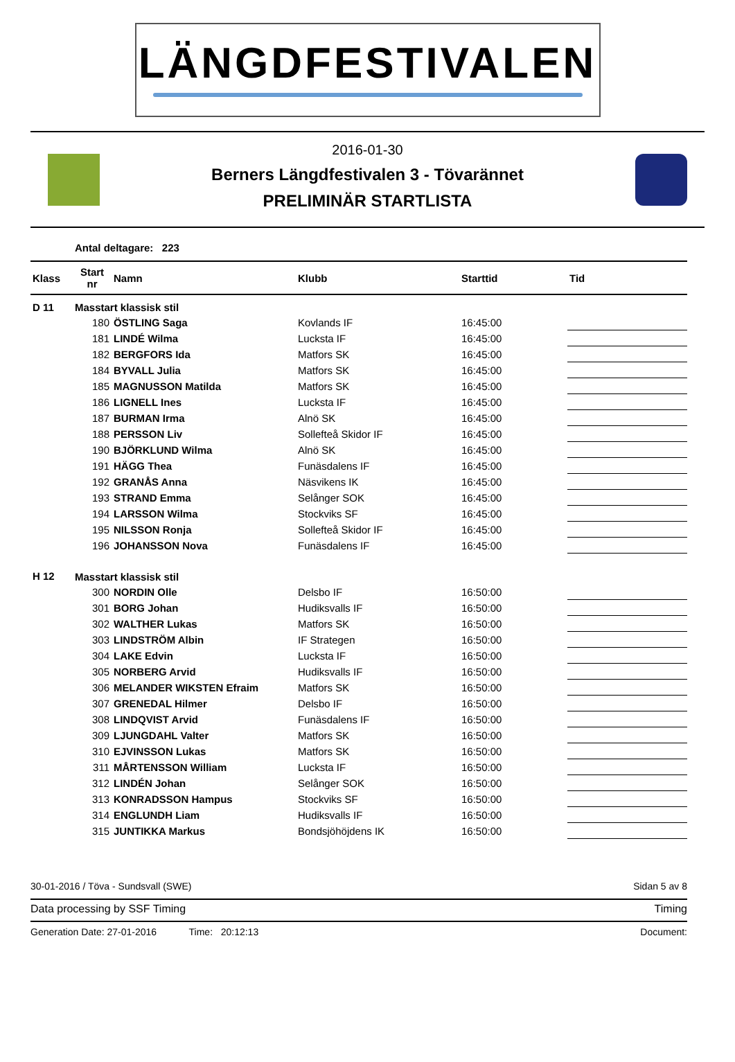LÄNGDFESTIVALEN
2016-01-30
Berners Längdfestivalen 3 - Tövarännet
PRELIMINÄR STARTLISTA
Antal deltagare: 223
| Klass | Start nr | Namn | Klubb | Starttid | Tid |
| --- | --- | --- | --- | --- | --- |
| D 11 | Masstart klassisk stil | | | | |
| | 180 | ÖSTLING Saga | Kovlands IF | 16:45:00 | |
| | 181 | LINDÉ Wilma | Lucksta IF | 16:45:00 | |
| | 182 | BERGFORS Ida | Matfors SK | 16:45:00 | |
| | 184 | BYVALL Julia | Matfors SK | 16:45:00 | |
| | 185 | MAGNUSSON Matilda | Matfors SK | 16:45:00 | |
| | 186 | LIGNELL Ines | Lucksta IF | 16:45:00 | |
| | 187 | BURMAN Irma | Alnö SK | 16:45:00 | |
| | 188 | PERSSON Liv | Sollefteå Skidor IF | 16:45:00 | |
| | 190 | BJÖRKLUND Wilma | Alnö SK | 16:45:00 | |
| | 191 | HÄGG Thea | Funäsdalens IF | 16:45:00 | |
| | 192 | GRANÅS Anna | Näsvikens IK | 16:45:00 | |
| | 193 | STRAND Emma | Selånger SOK | 16:45:00 | |
| | 194 | LARSSON Wilma | Stockviks SF | 16:45:00 | |
| | 195 | NILSSON Ronja | Sollefteå Skidor IF | 16:45:00 | |
| | 196 | JOHANSSON Nova | Funäsdalens IF | 16:45:00 | |
| H 12 | Masstart klassisk stil | | | | |
| | 300 | NORDIN Olle | Delsbo IF | 16:50:00 | |
| | 301 | BORG Johan | Hudiksvalls IF | 16:50:00 | |
| | 302 | WALTHER Lukas | Matfors SK | 16:50:00 | |
| | 303 | LINDSTRÖM Albin | IF Strategen | 16:50:00 | |
| | 304 | LAKE Edvin | Lucksta IF | 16:50:00 | |
| | 305 | NORBERG Arvid | Hudiksvalls IF | 16:50:00 | |
| | 306 | MELANDER WIKSTEN Efraim | Matfors SK | 16:50:00 | |
| | 307 | GRENEDAL Hilmer | Delsbo IF | 16:50:00 | |
| | 308 | LINDQVIST Arvid | Funäsdalens IF | 16:50:00 | |
| | 309 | LJUNGDAHL Valter | Matfors SK | 16:50:00 | |
| | 310 | EJVINSSON Lukas | Matfors SK | 16:50:00 | |
| | 311 | MÅRTENSSON William | Lucksta IF | 16:50:00 | |
| | 312 | LINDÉN Johan | Selånger SOK | 16:50:00 | |
| | 313 | KONRADSSON Hampus | Stockviks SF | 16:50:00 | |
| | 314 | ENGLUNDH Liam | Hudiksvalls IF | 16:50:00 | |
| | 315 | JUNTIKKA Markus | Bondsjöhöjdens IK | 16:50:00 | |
30-01-2016 / Töva - Sundsvall (SWE) Sidan 5 av 8
Data processing by SSF Timing Timing
Generation Date: 27-01-2016 Time: 20:12:13 Document: